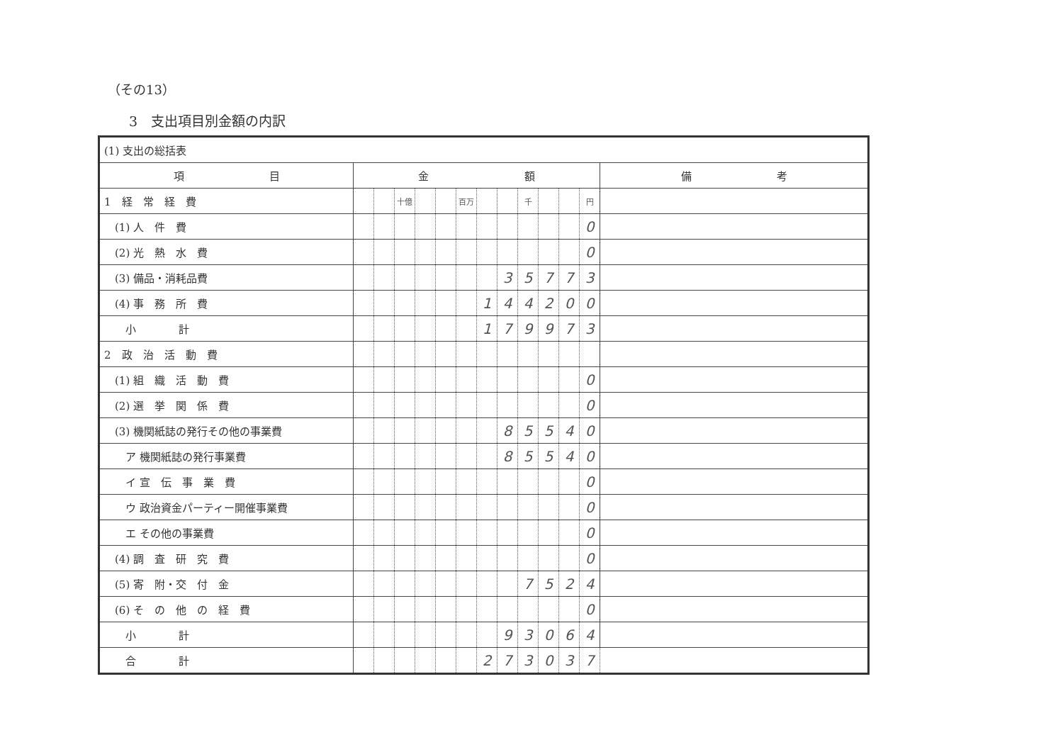（その13）
3　支出項目別金額の内訳
| (1) 支出の総括表 | | | | | | | | | | | | | |
| 項 目 | 金 額 | | | | | | | | | | | | 備 考 |
| 1 経 常 経 費 | | | 十億 | | | 百万 | | | 千 | | | 円 | |
| (1) 人 件 費 | | | | | | | | | | | | 0 | |
| (2) 光 熱 水 費 | | | | | | | | | | | | 0 | |
| (3) 備品・消耗品費 | | | | | | | | 3 | 5 | 7 | 7 | 3 | |
| (4) 事 務 所 費 | | | | | | | 1 | 4 | 4 | 2 | 0 | 0 | |
| 小 計 | | | | | | | 1 | 7 | 9 | 9 | 7 | 3 | |
| 2 政 治 活 動 費 | | | | | | | | | | | | | |
| (1) 組 織 活 動 費 | | | | | | | | | | | | 0 | |
| (2) 選 挙 関 係 費 | | | | | | | | | | | | 0 | |
| (3) 機関紙誌の発行その他の事業費 | | | | | | | | 8 | 5 | 5 | 4 | 0 | |
| ア 機関紙誌の発行事業費 | | | | | | | | 8 | 5 | 5 | 4 | 0 | |
| イ 宣 伝 事 業 費 | | | | | | | | | | | | 0 | |
| ウ 政治資金パーティー開催事業費 | | | | | | | | | | | | 0 | |
| エ その他の事業費 | | | | | | | | | | | | 0 | |
| (4) 調 査 研 究 費 | | | | | | | | | | | | 0 | |
| (5) 寄 附・交 付 金 | | | | | | | | | 7 | 5 | 2 | 4 | |
| (6) そ の 他 の 経 費 | | | | | | | | | | | | 0 | |
| 小 計 | | | | | | | | 9 | 3 | 0 | 6 | 4 | |
| 合 計 | | | | | | | 2 | 7 | 3 | 0 | 3 | 7 | |